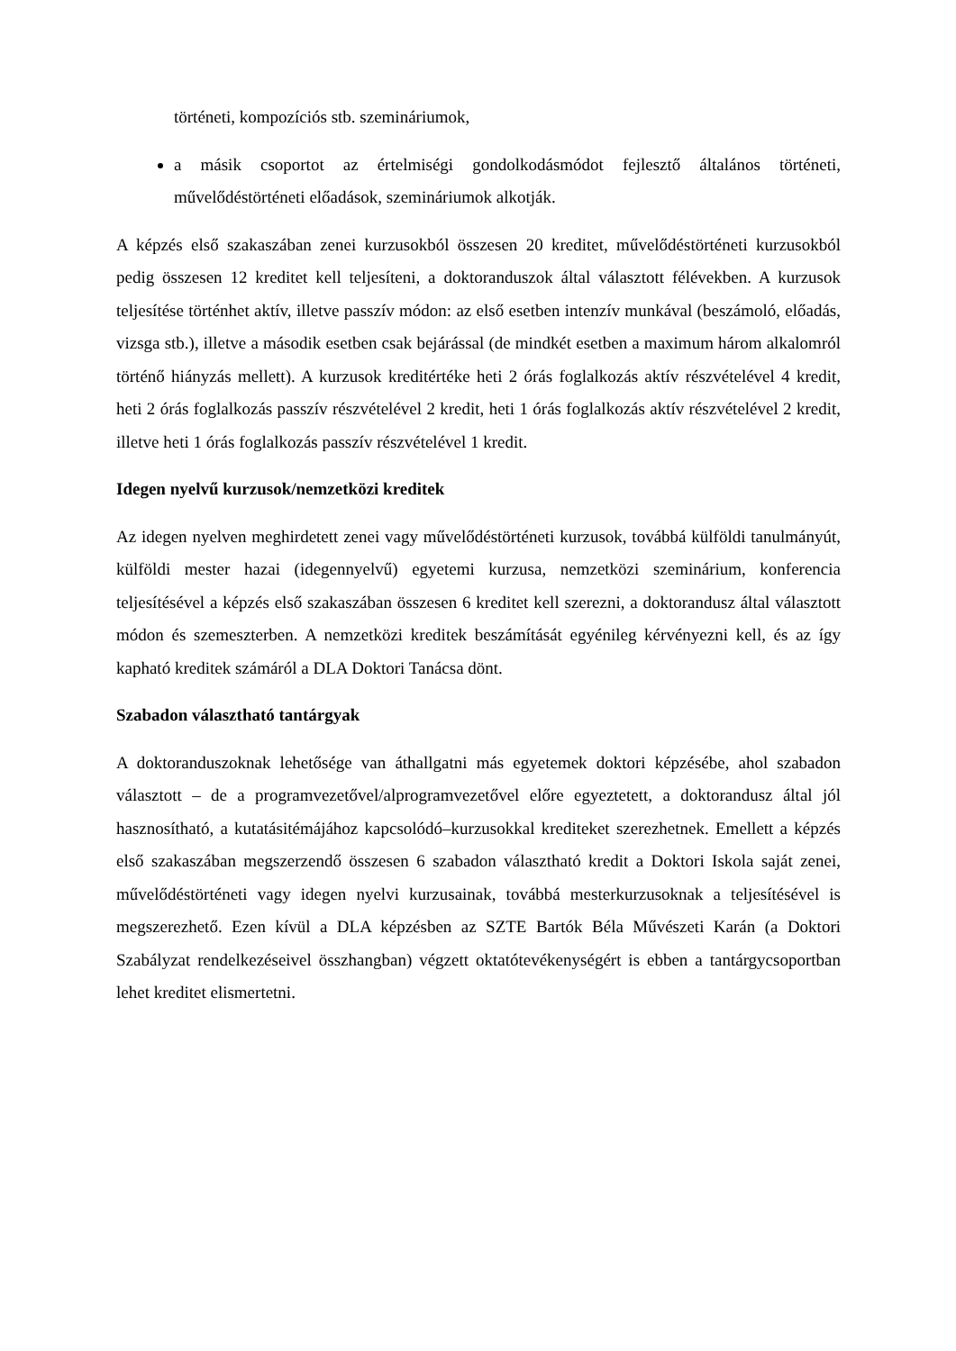történeti, kompozíciós stb. szemináriumok,
a másik csoportot az értelmiségi gondolkodásmódot fejlesztő általános történeti, művelődéstörténeti előadások, szemináriumok alkotják.
A képzés első szakaszában zenei kurzusokból összesen 20 kreditet, művelődéstörténeti kurzusokból pedig összesen 12 kreditet kell teljesíteni, a doktoranduszok által választott félévekben. A kurzusok teljesítése történhet aktív, illetve passzív módon: az első esetben intenzív munkával (beszámoló, előadás, vizsga stb.), illetve a második esetben csak bejárással (de mindkét esetben a maximum három alkalomról történő hiányzás mellett). A kurzusok kreditértéke heti 2 órás foglalkozás aktív részvételével 4 kredit, heti 2 órás foglalkozás passzív részvételével 2 kredit, heti 1 órás foglalkozás aktív részvételével 2 kredit, illetve heti 1 órás foglalkozás passzív részvételével 1 kredit.
Idegen nyelvű kurzusok/nemzetközi kreditek
Az idegen nyelven meghirdetett zenei vagy művelődéstörténeti kurzusok, továbbá külföldi tanulmányút, külföldi mester hazai (idegennyelvű) egyetemi kurzusa, nemzetközi szeminárium, konferencia teljesítésével a képzés első szakaszában összesen 6 kreditet kell szerezni, a doktorandusz által választott módon és szemeszterben. A nemzetközi kreditek beszámítását egyénileg kérvényezni kell, és az így kapható kreditek számáról a DLA Doktori Tanácsa dönt.
Szabadon választható tantárgyak
A doktoranduszoknak lehetősége van áthallgatni más egyetemek doktori képzésébe, ahol szabadon választott – de a programvezetővel/alprogramvezetővel előre egyeztetett, a doktorandusz által jól hasznosítható, a kutatásitémájához kapcsolódó–kurzusokkal krediteket szerezhetnek. Emellett a képzés első szakaszában megszerzendő összesen 6 szabadon választható kredit a Doktori Iskola saját zenei, művelődéstörténeti vagy idegen nyelvi kurzusainak, továbbá mesterkurzusoknak a teljesítésével is megszerezhető. Ezen kívül a DLA képzésben az SZTE Bartók Béla Művészeti Karán (a Doktori Szabályzat rendelkezéseivel összhangban) végzett oktatótevékenységért is ebben a tantárgycsoportban lehet kreditet elismertetni.